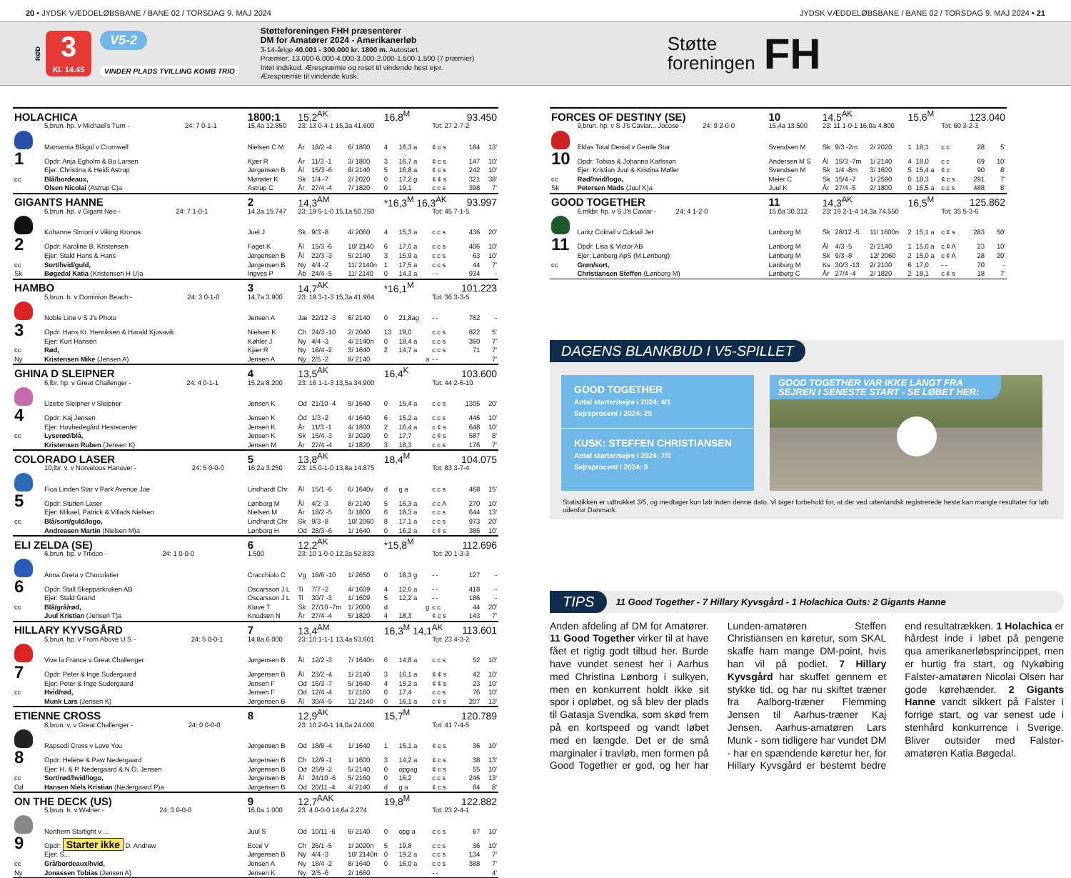20 • JYDSK VÆDDELØBSBANE / BANE 02 / TORSDAG 9. MAJ 2024 JYDSK VÆDDELØBSBANE / BANE 02 / TORSDAG 9. MAJ 2024 • 21
RØD
3
Kl. 14.45
V5-2
VINDER PLADS TVILLING KOMB TRIO
Støtteforeningen FHH præsenterer
DM for Amatører 2024 - Amerikanerløb
3-14-årige 40.001 - 300.000 kr. 1800 m. Autostart.
Præmier: 13.000-6.000-4.000-3.000-2.000-1.500-1.500 (7 præmier)
Intet indskud. Ærespræmie og roset til vindende hest ejer.
Ærespræmie til vindende kusk.
Støtte
foreningen
FH
| HOLACHICA | | 1800:1 | 15,2<sup>AK</sup> | | | 16,8<sup>M</sup> | | | 93.450 | |
| | 5,brun. hp. v Michael's Turn - 24: 7 0-1-1 | 15,4a 12.850 | 23: 13 0-4-1 15,2a 41.600 | | | | | Tot: 27 2-7-2 | | |
| | Mamamia Blågul v Cromwell | Nielsen C M | År | 18/2 -4 | 6/ 1800 | 4 | 16,3 a | ¢ c s | 184 | 13' |
| 1 | Opdr: Anja Egholm & Bo Larsen | Kjær R | År | 11/3 -1 | 3/ 1800 | 3 | 16,7 a | ¢ c s | 147 | 10' |
| | Ejer: Christina & Heidi Astrup | Jørgensen B | Ål | 15/3 -6 | 8/ 2140 | 5 | 16,8 a | ¢ c s | 242 | 10' |
| cc | Blå/bordeaux, | Mønster K | Sk | 1/4 -7 | 2/ 2020 | 0 | 17,2 g | ¢ ¢ s | 321 | 38' |
| | Olsen Nicolai (Astrup C)a | Astrup C | År | 27/4 -4 | 7/ 1820 | 0 | 19,1 | c c s | 398 | 7' |
| GIGANTS HANNE | | 2 | 14,3<sup>AM</sup> | | | *16,3<sup>M</sup> 16,3<sup>AK</sup> | | | 93.997 | |
| | 6,brun. hp. v Gigant Neo - 24: 7 1-0-1 | 14,3a 15.747 | 23: 19 5-1-0 15,1a 50.750 | | | | | Tot: 45 7-1-5 | | |
| | Kohanne Simoni v Viking Kronos | Juel J | Sk | 9/3 -8 | 4/ 2060 | 4 | 15,3 a | c c s | 436 | 20' |
| 2 | Opdr: Karoline B. Kristensen | Foget K | Ål | 15/3 -6 | 10/ 2140 | 6 | 17,0 a | c c s | 406 | 10' |
| | Ejer: Stald Hans & Hans | Jørgensen B | Ål | 22/3 -3 | 5/ 2140 | 3 | 15,9 a | c c s | 63 | 10' |
| cc | Sort/hvid/guld, | Jørgensen B | Ny | 4/4 -2 | 11/ 2140n | 1 | 17,5 a | c c s | 44 | 7' |
| Sk | Bøgedal Katia (Kristensen H U)a | Ingves P | Åb | 24/4 -5 | 11/ 2140 | 0 | 14,3 a | - - | 934 | - |
| HAMBO | | 3 | 14,7<sup>AK</sup> | | | *16,1<sup>M</sup> | | | 101.223 | |
| | 5,brun. h. v Dominion Beach - 24: 3 0-1-0 | 14,7a 3.900 | 23: 19 3-1-3 15,3a 41.964 | | | | | Tot: 36 3-3-5 | | |
| | Noble Line v S J's Photo | Jensen A | Jæ | 22/12 -3 | 6/ 2140 | 0 | 21,8ag | - - | 762 | - |
| 3 | Opdr: Hans Kr. Henriksen & Harald Kjosavik | Nielsen K | Ch | 24/3 -10 | 2/ 2040 | 13 | 19,0 | c c s | 822 | 5' |
| | Ejer: Kurt Hansen | Køhler J | Ny | 4/4 -3 | 4/ 2140n | 0 | 18,4 a | c c s | 360 | 7' |
| cc | Rød, | Kjær R | Ny | 18/4 -2 | 3/ 1640 | 2 | 14,7 a | c c s | 71 | 7' |
| Ny | Kristensen Mike (Jensen A) | Jensen A | Ny | 2/5 -2 | 8/ 2140 | | a | - - | | 7' |
| GHINA D SLEIPNER | | 4 | 13,5<sup>AK</sup> | | | 16,4<sup>K</sup> | | | 103.600 | |
| | 6,lbr. hp. v Great Challenger - 24: 4 0-1-1 | 15,2a 8.200 | 23: 16 1-1-3 13,5a 34.900 | | | | | Tot: 44 2-6-10 | | |
| | Lizette Sleipner v Sleipner | Jensen K | Od | 21/10 -4 | 9/ 1640 | 0 | 15,4 a | c c s | 1305 | 20' |
| 4 | Opdr: Kaj Jensen | Jensen K | Od | 1/3 -2 | 4/ 1640 | 6 | 15,2 a | c c s | 446 | 10' |
| | Ejer: Hovhedegård Hestecenter | Jensen K | År | 11/3 -1 | 4/ 1800 | 2 | 16,4 a | c ¢ s | 648 | 10' |
| cc | Lyserød/blå, | Jensen K | Sk | 15/4 -3 | 3/ 2020 | 0 | 17,7 | c ¢ s | 587 | 8' |
| | Kristensen Ruben (Jensen K) | Jensen M | År | 27/4 -4 | 1/ 1820 | 3 | 18,3 | c c s | 176 | 7' |
| COLORADO LASER | | 5 | 13,8<sup>AK</sup> | | | 18,4<sup>M</sup> | | | 104.075 | |
| | 10,lbr. v. v Norvelous Hanover - 24: 5 0-0-0 | 16,2a 3.250 | 23: 15 0-1-0 13,8a 14.875 | | | | | Tot: 83 3-7-4 | | |
| | Fioa Linden Star v Park Avenue Joe | Lindhardt Chr | Ål | 15/1 -6 | 6/ 1640v | d | g a | c c s | 468 | 15' |
| 5 | Opdr: Stutteri Laser | Lønborg M | Ål | 4/2 -3 | 8/ 2140 | 5 | 16,3 a | c c A | 270 | 10' |
| | Ejer: Mikael, Patrick & Villads Nielsen | Nielsen M | År | 18/2 -5 | 3/ 1800 | 6 | 18,3 a | c c s | 644 | 13' |
| cc | Blå/sort/guld/logo, | Lindhardt Chr | Sk | 9/3 -8 | 10/ 2060 | 8 | 17,1 a | c c s | 973 | 20' |
| | Andreasen Martin (Nielsen M)a | Lønborg H | Od | 28/3 -6 | 1/ 1640 | 0 | 16,2 a | c ¢ s | 386 | 10' |
| ELI ZELDA (SE) | | 6 | 12,2<sup>AK</sup> | | | *15,8<sup>M</sup> | | | 112.696 | |
| | 6,brun. hp. v Trixton - 24: 1 0-0-0 | 1.500 | 23: 10 1-0-0 12,2a 52.833 | | | | | Tot: 20 1-3-3 | | |
| | Anna Greta v Chocolatier | Cracchiolo C | Vg | 18/6 -10 | 1/ 2650 | 0 | 18,3 g | - - | 127 | - |
| 6 | Opdr: Stall Skepparkroken AB | Oscarsson J L | Ti | 7/7 -2 | 4/ 1609 | 4 | 12,6 a | - - | 418 | - |
| | Ejer: Stald Grand | Oscarsson J L | Ti | 30/7 -3 | 1/ 1609 | 5 | 12,2 a | - - | 186 | - |
| cc | Blå/grå/rød, | Kløve T | Sk | 27/10 -7m | 1/ 2000 | d | g | c c | 44 | 20' |
| | Juul Kristian (Jensen T)a | Knudsen N | År | 27/4 -4 | 5/ 1820 | 4 | 18,3 | ¢ c s | 143 | 7' |
| HILLARY KYVSGÅRD | | 7 | 13,4<sup>AM</sup> | | | 16,3<sup>M</sup> 14,1<sup>AK</sup> | | | 113.601 | |
| | 5,brun. hp. v From Above U S - 24: 5 0-0-1 | 14,8a 6.000 | 23: 10 1-1-1 13,4a 53.601 | | | | | Tot: 23 4-3-2 | | |
| | Vive la France v Great Challenger | Jørgensen B | Ål | 12/2 -3 | 7/ 1640n | 6 | 14,8 a | c c s | 52 | 10' |
| 7 | Opdr: Peter & Inge Sudergaard | Jørgensen B | Ål | 23/2 -4 | 1/ 2140 | 3 | 16,1 a | ¢ ¢ s | 42 | 10' |
| | Ejer: Peter & Inge Sudergaard | Jensen F | Od | 16/3 -7 | 5/ 1640 | 4 | 15,2 a | ¢ ¢ s | 23 | 10' |
| cc | Hvid/rød, | Jensen F | Od | 12/4 -4 | 1/ 2160 | 0 | 17,4 | c c s | 76 | 10' |
| | Munk Lars (Jensen K) | Jørgensen B | Ål | 30/4 -5 | 11/ 2140 | 0 | 16,1 a | c ¢ s | 207 | 13' |
| ETIENNE CROSS | | 8 | 12,9<sup>AK</sup> | | | 15,7<sup>M</sup> | | | 120.789 | |
| | 8,brun. v. v Great Challenger - 24: 0 0-0-0 | | 23: 10 2-0-1 14,0a 24.000 | | | | | Tot: 41 7-4-5 | | |
| | Rapsodi Cross v Love You | Jørgensen B | Od | 18/8 -4 | 1/ 1640 | 1 | 15,1 a | ¢ c s | 36 | 10' |
| 8 | Opdr: Helene & Paw Nedergaard | Jørgensen B | Ch | 12/9 -1 | 1/ 1600 | 3 | 14,2 a | ¢ c s | 38 | 13' |
| | Ejer: H. & P. Nedergaard & N.O. Jensen | Jørgensen B | Od | 25/9 -2 | 5/ 2140 | 0 | opgag | ¢ c s | 55 | 10' |
| cc | Sort/rød/hvid/logo, | Jørgensen B | Ål | 24/10 -6 | 5/ 2160 | 0 | 16,2 | c c s | 246 | 13' |
| Od | Hansen Niels Kristian (Nedergaard P)a | Jørgensen B | Od | 20/11 -4 | 4/ 2140 | d | g a | ¢ c s | 84 | 8' |
| ON THE DECK (US) | | 9 | 12,7<sup>AAK</sup> | | | 19,8<sup>M</sup> | | | 122.882 | |
| | 5,brun. h. v Walner - 24: 3 0-0-0 | 16,0a 1.000 | 23: 4 0-0-0 14,6a 2.274 | | | | | Tot: 23 2-4-1 | | |
| | Northern Starlight v ... | Juul S | Od | 10/11 -6 | 6/ 2140 | 0 | opg a | c c s | 67 | 10' |
| 9 | Opdr: Starter ikke D. Andrew | Ecce V | Ch | 26/1 -5 | 1/ 2020n | 5 | 19,8 | c c s | 36 | 10' |
| | Ejer: S... | Jørgensen B | Ny | 4/4 -3 | 10/ 2140n | 0 | 19,2 a | c c s | 134 | 7' |
| cc | Grå/bordeaux/hvid, | Jensen A | Ny | 18/4 -2 | 8/ 1640 | 0 | 16,0 a | c c s | 388 | 7' |
| Ny | Jonassen Tobias (Jensen A) | Jensen K | Ny | 2/5 -6 | 2/ 1660 | | | - - | | 4' |
| FORCES OF DESTINY (SE) | | 10 | 14,5<sup>AK</sup> | | | 15,6<sup>M</sup> | | | 123.040 | |
| | 9,brun. hp. v S J's Caviar... Jocose - 24: 9 2-0-0 | 15,4a 13.500 | 23: 11 1-0-1 16,0a 4.800 | | | | | Tot: 60 3-2-3 | | |
| | Eklas Total Denial v Gentle Star | Svendsen M | Sk | 9/3 -2m | 2/ 2020 | 1 | 18,1 | c c | 28 | 5' |
| 10 | Opdr: Tobias & Johanna Karlsson | Andersen M S | Ål | 15/3 -7m | 1/ 2140 | 4 | 18,0 | c c | 69 | 10' |
| | Ejer: Kristian Juul & Kristina Møller | Svendsen M | Sk | 1/4 -8m | 3/ 1600 | 5 | 15,4 a | ¢ c | 90 | 8' |
| cc | Rød/hvid/logo, | Meier C | Sk | 15/4 -7 | 1/ 2590 | 0 | 18,3 | ¢ c s | 291 | 7' |
| Sk | Petersen Mads (Juul K)a | Juul K | År | 27/4 -5 | 2/ 1800 | 0 | 16,5 a | c c s | 488 | 8' |
| GOOD TOGETHER | | 11 | 14,3<sup>AK</sup> | | | 16,5<sup>M</sup> | | | 125.862 | |
| | 6,mkbr. hp. v S J's Caviar - 24: 4 1-2-0 | 15,0a 30.312 | 23: 19 2-1-4 14,3a 74.550 | | | | | Tot: 35 5-3-6 | | |
| | Laritz Coktail v Coktail Jet | Lønborg M | Sk | 28/12 -5 | 11/ 1600n | 2 | 15,1 a | c ¢ s | 283 | 50' |
| 11 | Opdr: Lisa & Victor AB | Lønborg M | Ål | 4/3 -5 | 2/ 2140 | 1 | 15,0 a | c ¢ A | 23 | 10' |
| | Ejer: Lønborg ApS (M.Lønborg) | Lønborg M | Sk | 9/3 -8 | 12/ 2060 | 2 | 15,0 a | c ¢ A | 28 | 20' |
| cc | Grøn/sort, | Lønborg M | Ks | 30/3 -13 | 2/ 2100 | 6 | 17,0 | - - | 70 | - |
| | Christiansen Steffen (Lønborg M) | Lønborg C | År | 27/4 -4 | 2/ 1820 | 2 | 18,1 | c ¢ s | 18 | 7' |
DAGENS BLANKBUD I V5-SPILLET
GOOD TOGETHER
Antal starter/sejre i 2024: 4/1
Sejrsprocent i 2024: 25
KUSK: STEFFEN CHRISTIANSEN
Antal starter/sejre i 2024: 7/0
Sejrsprocent i 2024: 0
GOOD TOGETHER VAR IKKE LANGT FRA SEJREN I SENESTE START - SE LØBET HER:
Statistikken er udtrukket 3/5, og medtager kun løb inden denne dato. Vi tager forbehold for, at der ved udenlandsk registrerede heste kan mangle resultater for løb udenfor Danmark.
TIPS 11 Good Together - 7 Hillary Kyvsgård - 1 Holachica Outs: 2 Gigants Hanne
Anden afdeling af DM for Amatører. 11 Good Together virker til at have fået et rigtig godt tilbud her. Burde have vundet senest her i Aarhus med Christina Lønborg i sulkyen, men en konkurrent holdt ikke sit spor i opløbet, og så blev der plads til Gatasja Svendka, som skød frem på en kortspeed og vandt løbet med en længde. Det er de små marginaler i travløb, men formen på Good Together er god, og her har Lunden-amatøren Steffen Christiansen en køretur, som SKAL skaffe ham mange DM-point, hvis han vil på podiet. 7 Hillary Kyvsgård har skuffet gennem et stykke tid, og har nu skiftet træner fra Aalborg-træner Flemming Jensen til Aarhus-træner Kaj Jensen. Aarhus-amatøren Lars Munk - som tidligere har vundet DM - har en spændende køretur her, for Hillary Kyvsgård er bestemt bedre end resultatrækken. 1 Holachica er hårdest inde i løbet på pengene qua amerikanerløbsprincippet, men er hurtig fra start, og Nykøbing Falster-amatøren Nicolai Olsen har gode kørehænder. 2 Gigants Hanne vandt sikkert på Falster i forrige start, og var senest ude i stenhård konkurrence i Sverige. Bliver outsider med Falster-amatøren Katia Bøgedal.